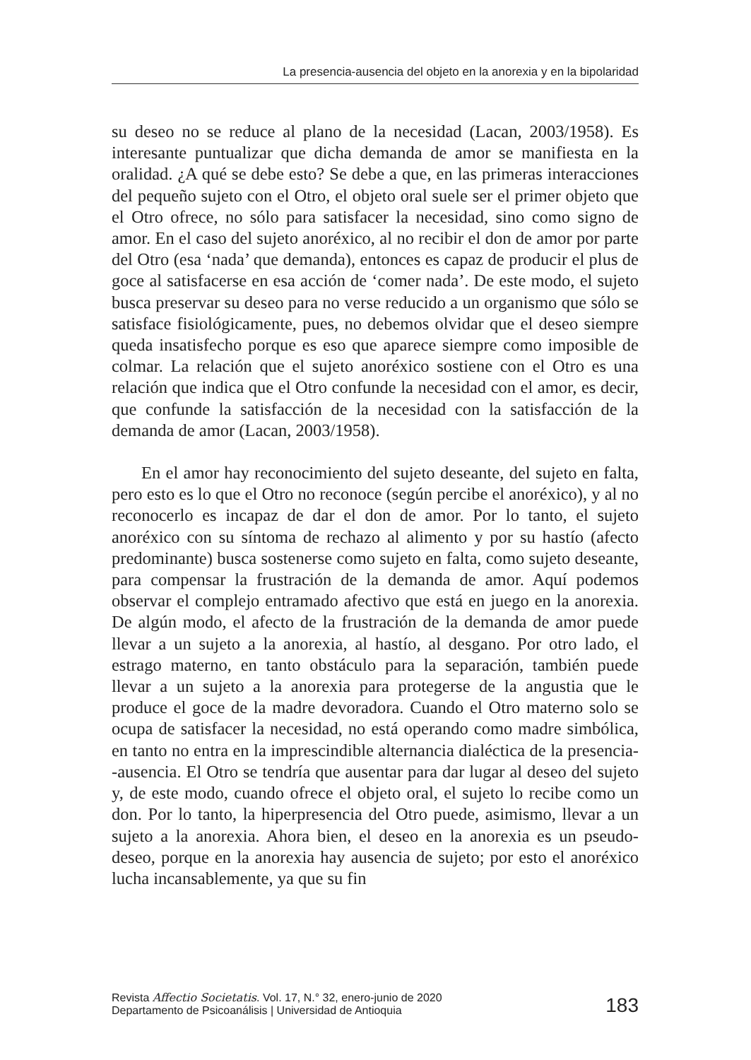La presencia-ausencia del objeto en la anorexia y en la bipolaridad
su deseo no se reduce al plano de la necesidad (Lacan, 2003/1958). Es interesante puntualizar que dicha demanda de amor se manifiesta en la oralidad. ¿A qué se debe esto? Se debe a que, en las primeras interacciones del pequeño sujeto con el Otro, el objeto oral suele ser el primer objeto que el Otro ofrece, no sólo para satisfacer la necesidad, sino como signo de amor. En el caso del sujeto anoréxico, al no recibir el don de amor por parte del Otro (esa ‘nada’ que demanda), entonces es capaz de producir el plus de goce al satisfacerse en esa acción de ‘comer nada’. De este modo, el sujeto busca preservar su deseo para no verse reducido a un organismo que sólo se satisface fisiológicamente, pues, no debemos olvidar que el deseo siempre queda insatisfecho porque es eso que aparece siempre como imposible de colmar. La relación que el sujeto anoréxico sostiene con el Otro es una relación que indica que el Otro confunde la necesidad con el amor, es decir, que confunde la satisfacción de la necesidad con la satisfacción de la demanda de amor (Lacan, 2003/1958).
En el amor hay reconocimiento del sujeto deseante, del sujeto en falta, pero esto es lo que el Otro no reconoce (según percibe el anoréxico), y al no reconocerlo es incapaz de dar el don de amor. Por lo tanto, el sujeto anoréxico con su síntoma de rechazo al alimento y por su hastío (afecto predominante) busca sostenerse como sujeto en falta, como sujeto deseante, para compensar la frustración de la demanda de amor. Aquí podemos observar el complejo entramado afectivo que está en juego en la anorexia. De algún modo, el afecto de la frustración de la demanda de amor puede llevar a un sujeto a la anorexia, al hastío, al desgano. Por otro lado, el estrago materno, en tanto obstáculo para la separación, también puede llevar a un sujeto a la anorexia para protegerse de la angustia que le produce el goce de la madre devoradora. Cuando el Otro materno solo se ocupa de satisfacer la necesidad, no está operando como madre simbólica, en tanto no entra en la imprescindible alternancia dialéctica de la presencia--ausencia. El Otro se tendría que ausentar para dar lugar al deseo del sujeto y, de este modo, cuando ofrece el objeto oral, el sujeto lo recibe como un don. Por lo tanto, la hiperpresencia del Otro puede, asimismo, llevar a un sujeto a la anorexia. Ahora bien, el deseo en la anorexia es un pseudo-deseo, porque en la anorexia hay ausencia de sujeto; por esto el anoréxico lucha incansablemente, ya que su fin
Revista Affectio Societatis. Vol. 17, N.° 32, enero-junio de 2020
Departamento de Psicoanálisis | Universidad de Antioquia
183